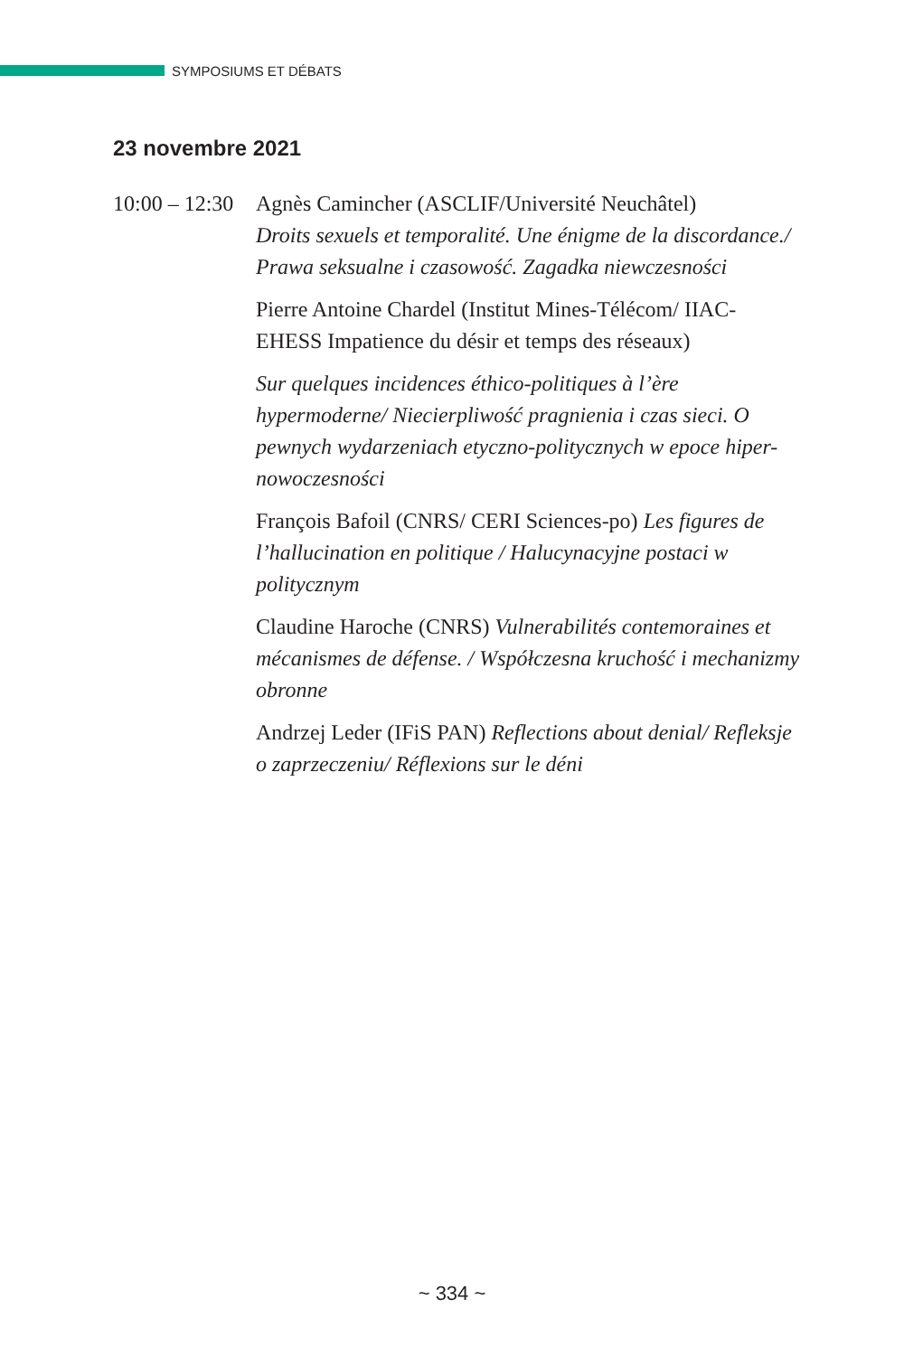SYMPOSIUMS ET DÉBATS
23 novembre 2021
10:00 – 12:30
Agnès Camincher (ASCLIF/Université Neuchâtel)
Droits sexuels et temporalité. Une énigme de la discordance./ Prawa seksualne i czasowość. Zagadka niewczesności
Pierre Antoine Chardel (Institut Mines-Télécom/ IIAC-EHESS Impatience du désir et temps des réseaux)
Sur quelques incidences éthico-politiques à l’ère hypermoderne/ Niecierpliwość pragnienia i czas sieci. O pewnych wydarzeniach etyczno-politycznych w epoce hiper-nowoczesności
François Bafoil (CNRS/ CERI Sciences-po) Les figures de l’hallucination en politique / Halucynacyjne postaci w politycznym
Claudine Haroche (CNRS) Vulnerabilités contemoraines et mécanismes de défense. / Współczesna kruchość i mechanizmy obronne
Andrzej Leder (IFiS PAN) Reflections about denial/ Refleksje o zaprzeczeniu/ Réflexions sur le déni
~ 334 ~